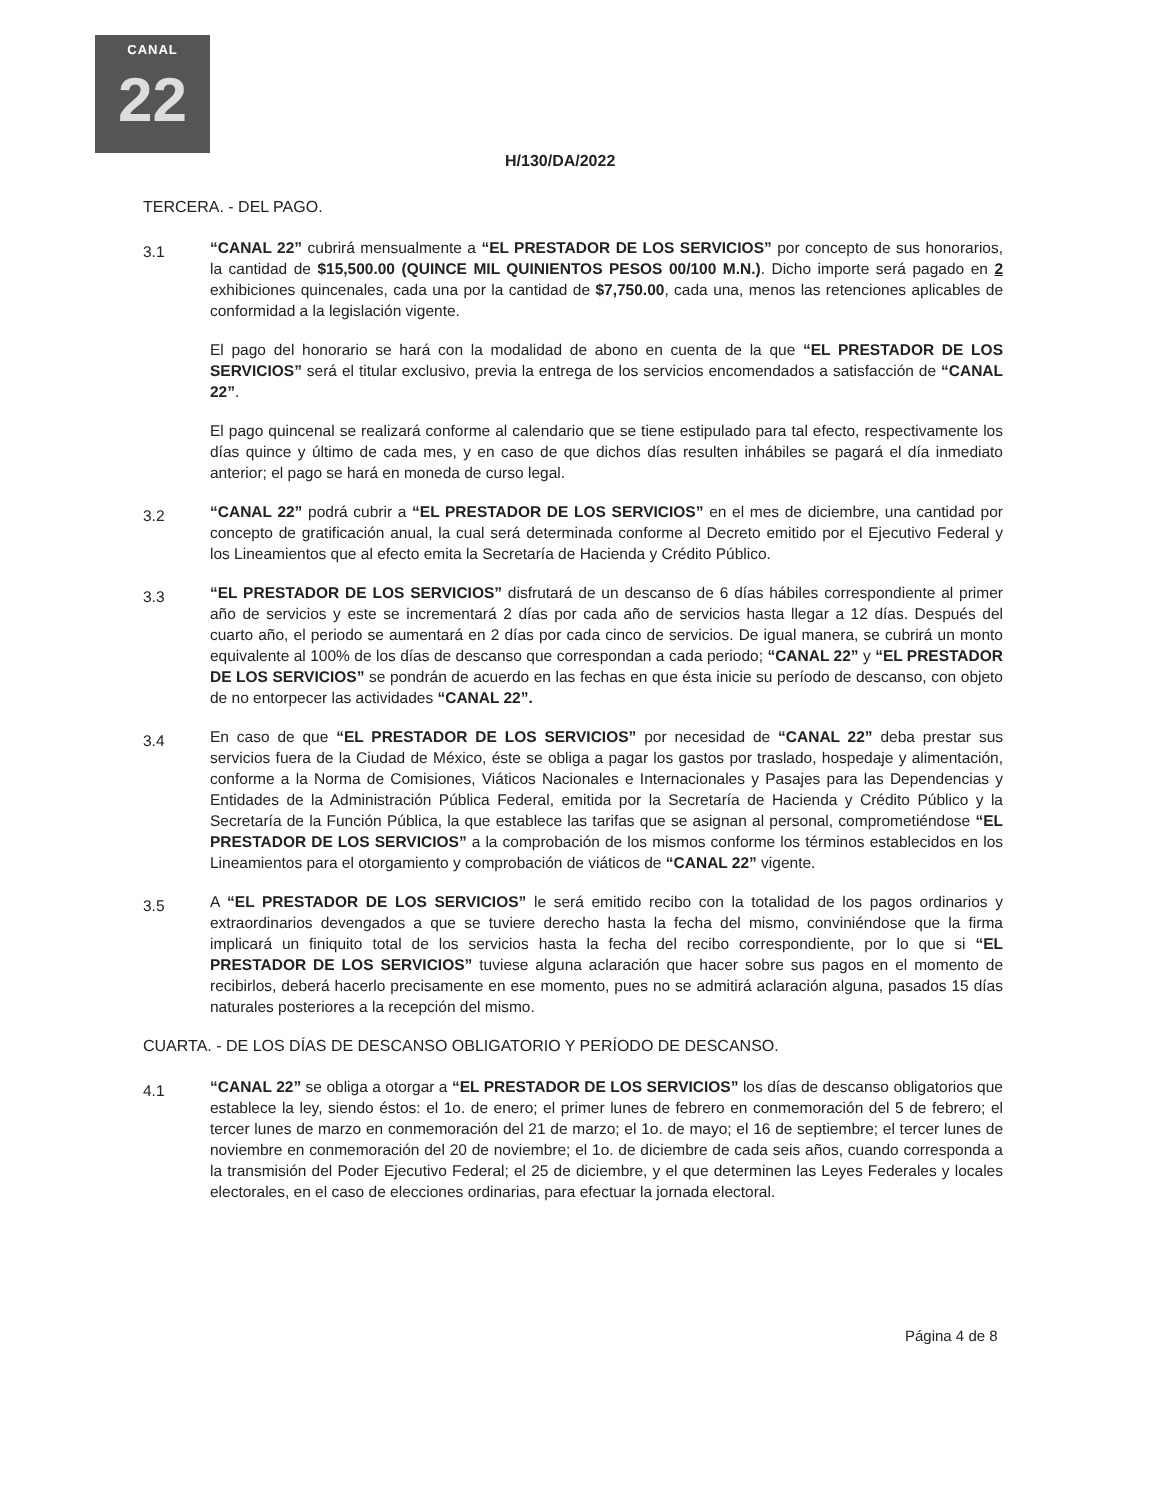CANAL
22
H/130/DA/2022
TERCERA. - DEL PAGO.
3.1
“CANAL 22” cubrirá mensualmente a “EL PRESTADOR DE LOS SERVICIOS” por concepto de sus honorarios, la cantidad de $15,500.00 (QUINCE MIL QUINIENTOS PESOS 00/100 M.N.). Dicho importe será pagado en 2 exhibiciones quincenales, cada una por la cantidad de $7,750.00, cada una, menos las retenciones aplicables de conformidad a la legislación vigente.
El pago del honorario se hará con la modalidad de abono en cuenta de la que “EL PRESTADOR DE LOS SERVICIOS” será el titular exclusivo, previa la entrega de los servicios encomendados a satisfacción de “CANAL 22”.
El pago quincenal se realizará conforme al calendario que se tiene estipulado para tal efecto, respectivamente los días quince y último de cada mes, y en caso de que dichos días resulten inhábiles se pagará el día inmediato anterior; el pago se hará en moneda de curso legal.
3.2
“CANAL 22” podrá cubrir a “EL PRESTADOR DE LOS SERVICIOS” en el mes de diciembre, una cantidad por concepto de gratificación anual, la cual será determinada conforme al Decreto emitido por el Ejecutivo Federal y los Lineamientos que al efecto emita la Secretaría de Hacienda y Crédito Público.
3.3
“EL PRESTADOR DE LOS SERVICIOS” disfrutará de un descanso de 6 días hábiles correspondiente al primer año de servicios y este se incrementará 2 días por cada año de servicios hasta llegar a 12 días. Después del cuarto año, el periodo se aumentará en 2 días por cada cinco de servicios. De igual manera, se cubrirá un monto equivalente al 100% de los días de descanso que correspondan a cada periodo; “CANAL 22” y “EL PRESTADOR DE LOS SERVICIOS” se pondrán de acuerdo en las fechas en que ésta inicie su período de descanso, con objeto de no entorpecer las actividades “CANAL 22”.
3.4
En caso de que “EL PRESTADOR DE LOS SERVICIOS” por necesidad de “CANAL 22” deba prestar sus servicios fuera de la Ciudad de México, éste se obliga a pagar los gastos por traslado, hospedaje y alimentación, conforme a la Norma de Comisiones, Viáticos Nacionales e Internacionales y Pasajes para las Dependencias y Entidades de la Administración Pública Federal, emitida por la Secretaría de Hacienda y Crédito Público y la Secretaría de la Función Pública, la que establece las tarifas que se asignan al personal, comprometiéndose “EL PRESTADOR DE LOS SERVICIOS” a la comprobación de los mismos conforme los términos establecidos en los Lineamientos para el otorgamiento y comprobación de viáticos de “CANAL 22” vigente.
3.5
A “EL PRESTADOR DE LOS SERVICIOS” le será emitido recibo con la totalidad de los pagos ordinarios y extraordinarios devengados a que se tuviere derecho hasta la fecha del mismo, conviniéndose que la firma implicará un finiquito total de los servicios hasta la fecha del recibo correspondiente, por lo que si “EL PRESTADOR DE LOS SERVICIOS” tuviese alguna aclaración que hacer sobre sus pagos en el momento de recibirlos, deberá hacerlo precisamente en ese momento, pues no se admitirá aclaración alguna, pasados 15 días naturales posteriores a la recepción del mismo.
CUARTA. - DE LOS DÍAS DE DESCANSO OBLIGATORIO Y PERÍODO DE DESCANSO.
4.1
“CANAL 22” se obliga a otorgar a “EL PRESTADOR DE LOS SERVICIOS” los días de descanso obligatorios que establece la ley, siendo éstos: el 1o. de enero; el primer lunes de febrero en conmemoración del 5 de febrero; el tercer lunes de marzo en conmemoración del 21 de marzo; el 1o. de mayo; el 16 de septiembre; el tercer lunes de noviembre en conmemoración del 20 de noviembre; el 1o. de diciembre de cada seis años, cuando corresponda a la transmisión del Poder Ejecutivo Federal; el 25 de diciembre, y el que determinen las Leyes Federales y locales electorales, en el caso de elecciones ordinarias, para efectuar la jornada electoral.
Página 4 de 8